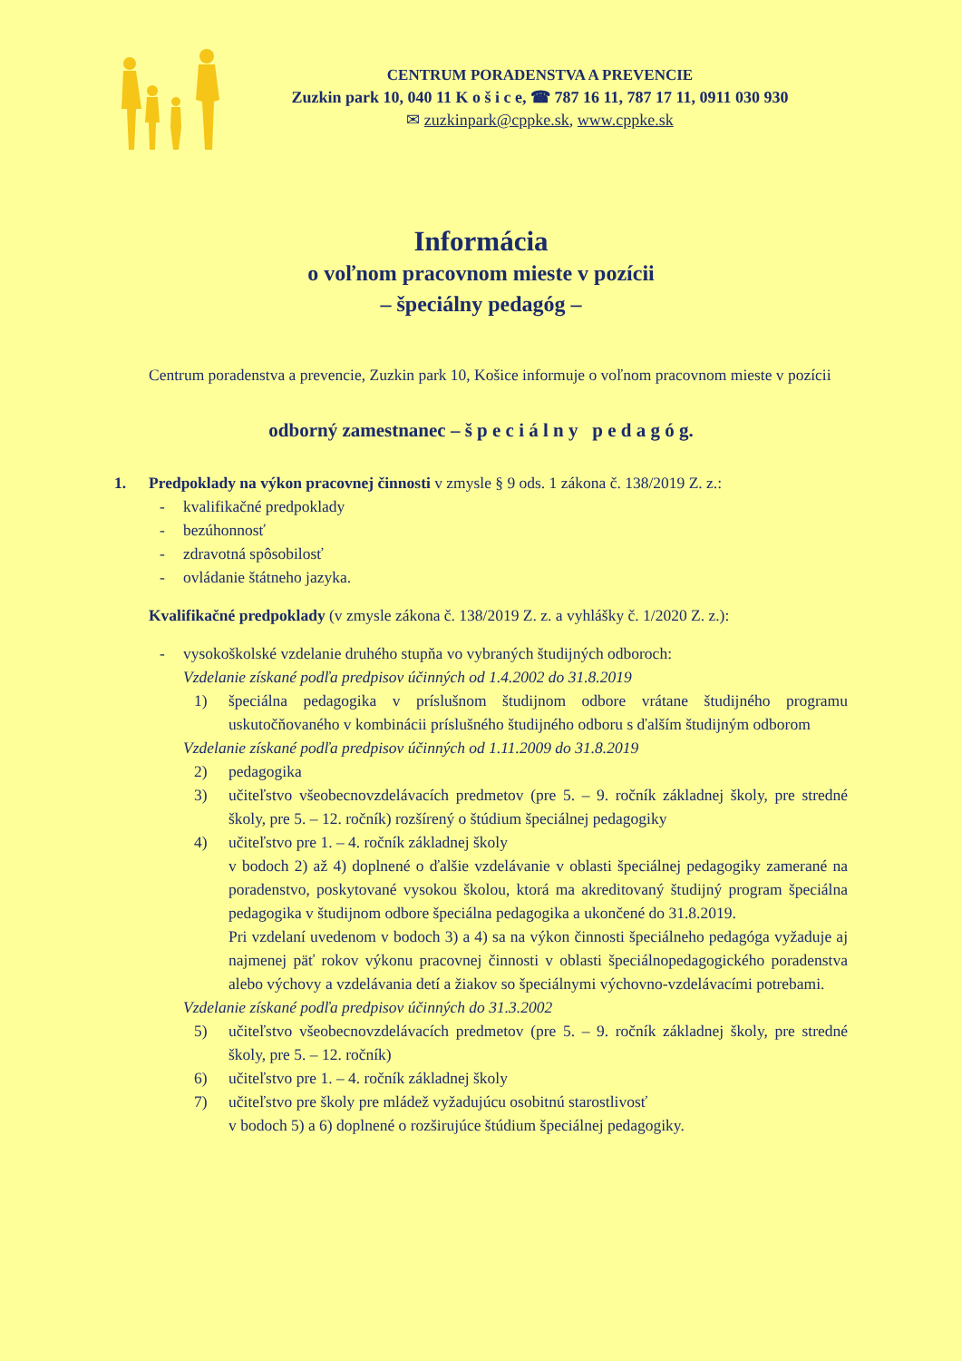CENTRUM PORADENSTVA A PREVENCIE
Zuzkin park 10, 040 11 K o š i c e, ☎ 787 16 11, 787 17 11, 0911 030 930
✉ zuzkinpark@cppke.sk, www.cppke.sk
Informácia
o voľnom pracovnom mieste v pozícii
– špeciálny pedagóg –
Centrum poradenstva a prevencie, Zuzkin park 10, Košice informuje o voľnom pracovnom mieste v pozícii
odborný zamestnanec – š p e c i á l n y p e d a g ó g.
1.
Predpoklady na výkon pracovnej činnosti v zmysle § 9 ods. 1 zákona č. 138/2019 Z. z.:
- kvalifikačné predpoklady
- bezúhonnosť
- zdravotná spôsobilosť
- ovládanie štátneho jazyka.
Kvalifikačné predpoklady (v zmysle zákona č. 138/2019 Z. z. a vyhlášky č. 1/2020 Z. z.):
- vysokoškolské vzdelanie druhého stupňa vo vybraných študijných odboroch:
Vzdelanie získané podľa predpisov účinných od 1.4.2002 do 31.8.2019
1) špeciálna pedagogika v príslušnom študijnom odbore vrátane študijného programu uskutočňovaného v kombinácii príslušného študijného odboru s ďalším študijným odborom
Vzdelanie získané podľa predpisov účinných od 1.11.2009 do 31.8.2019
2) pedagogika
3) učiteľstvo všeobecnovzdelávacích predmetov (pre 5. – 9. ročník základnej školy, pre stredné školy, pre 5. – 12. ročník) rozšírený o štúdium špeciálnej pedagogiky
4) učiteľstvo pre 1. – 4. ročník základnej školy
v bodoch 2) až 4) doplnené o ďalšie vzdelávanie v oblasti špeciálnej pedagogiky zamerané na poradenstvo, poskytované vysokou školou, ktorá ma akreditovaný študijný program špeciálna pedagogika v študijnom odbore špeciálna pedagogika a ukončené do 31.8.2019.
Pri vzdelaní uvedenom v bodoch 3) a 4) sa na výkon činnosti špeciálneho pedagóga vyžaduje aj najmenej päť rokov výkonu pracovnej činnosti v oblasti špeciálnopedagogického poradenstva alebo výchovy a vzdelávania detí a žiakov so špeciálnymi výchovno-vzdelávacími potrebami.
Vzdelanie získané podľa predpisov účinných do 31.3.2002
5) učiteľstvo všeobecnovzdelávacích predmetov (pre 5. – 9. ročník základnej školy, pre stredné školy, pre 5. – 12. ročník)
6) učiteľstvo pre 1. – 4. ročník základnej školy
7) učiteľstvo pre školy pre mládež vyžadujúcu osobitnú starostlivosť
v bodoch 5) a 6) doplnené o rozširujúce štúdium špeciálnej pedagogiky.